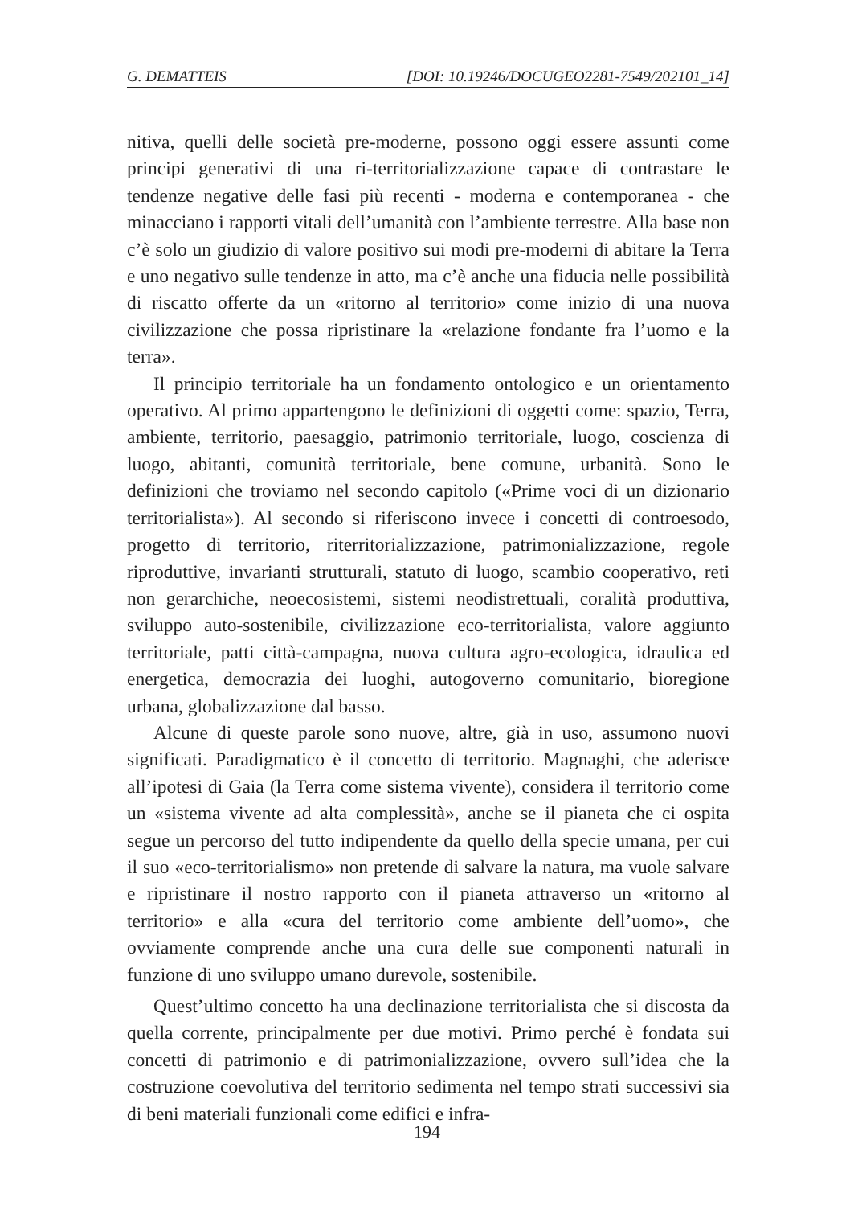G. DEMATTEIS [DOI: 10.19246/DOCUGEO2281-7549/202101_14]
nitiva, quelli delle società pre-moderne, possono oggi essere assunti come principi generativi di una ri-territorializzazione capace di contrastare le tendenze negative delle fasi più recenti - moderna e contemporanea - che minacciano i rapporti vitali dell’umanità con l’ambiente terrestre. Alla base non c’è solo un giudizio di valore positivo sui modi pre-moderni di abitare la Terra e uno negativo sulle tendenze in atto, ma c’è anche una fiducia nelle possibilità di riscatto offerte da un «ritorno al territorio» come inizio di una nuova civilizzazione che possa ripristinare la «relazione fondante fra l’uomo e la terra».
Il principio territoriale ha un fondamento ontologico e un orientamento operativo. Al primo appartengono le definizioni di oggetti come: spazio, Terra, ambiente, territorio, paesaggio, patrimonio territoriale, luogo, coscienza di luogo, abitanti, comunità territoriale, bene comune, urbanità. Sono le definizioni che troviamo nel secondo capitolo («Prime voci di un dizionario territorialista»). Al secondo si riferiscono invece i concetti di controesodo, progetto di territorio, riterritorializzazione, patrimonializzazione, regole riproduttive, invarianti strutturali, statuto di luogo, scambio cooperativo, reti non gerarchiche, neoecosistemi, sistemi neodistrettuali, coralità produttiva, sviluppo auto-sostenibile, civilizzazione eco-territorialista, valore aggiunto territoriale, patti città-campagna, nuova cultura agro-ecologica, idraulica ed energetica, democrazia dei luoghi, autogoverno comunitario, bioregione urbana, globalizzazione dal basso.
Alcune di queste parole sono nuove, altre, già in uso, assumono nuovi significati. Paradigmatico è il concetto di territorio. Magnaghi, che aderisce all’ipotesi di Gaia (la Terra come sistema vivente), considera il territorio come un «sistema vivente ad alta complessità», anche se il pianeta che ci ospita segue un percorso del tutto indipendente da quello della specie umana, per cui il suo «eco-territorialismo» non pretende di salvare la natura, ma vuole salvare e ripristinare il nostro rapporto con il pianeta attraverso un «ritorno al territorio» e alla «cura del territorio come ambiente dell’uomo», che ovviamente comprende anche una cura delle sue componenti naturali in funzione di uno sviluppo umano durevole, sostenibile.
Quest’ultimo concetto ha una declinazione territorialista che si discosta da quella corrente, principalmente per due motivi. Primo perché è fondata sui concetti di patrimonio e di patrimonializzazione, ovvero sull’idea che la costruzione coevolutiva del territorio sedimenta nel tempo strati successivi sia di beni materiali funzionali come edifici e infra-
194